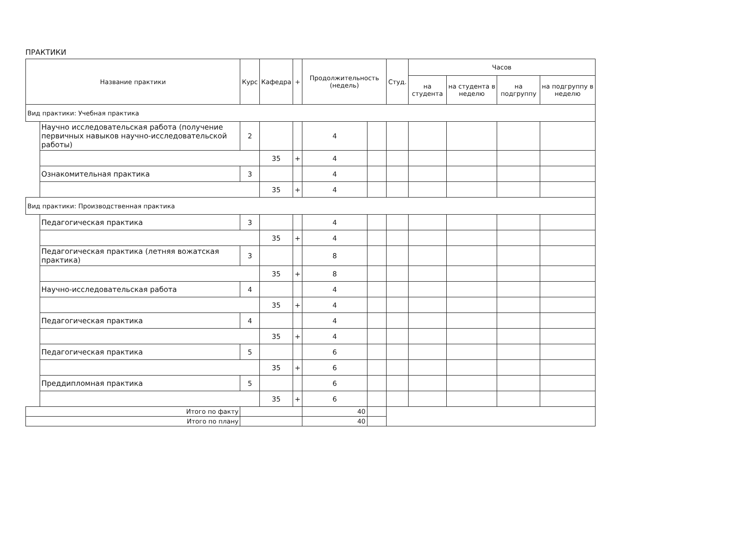ПРАКТИКИ
| Название практики | | Курс | Кафедра | + | Продолжительность (недель) | | Студ. | Часов | | | |
| --- | --- | --- | --- | --- | --- | --- | --- | --- | --- | --- | --- |
| | | | | | | | | на студента | на студента в неделю | на подгруппу | на подгруппу в неделю |
| Вид практики: Учебная практика | | | | | | | | | | | |
| | Научно исследовательская работа (получение первичных навыков научно-исследовательской работы) | 2 | | | 4 | | | | | | |
| | | | 35 | + | 4 | | | | | | |
| | Ознакомительная практика | 3 | | | 4 | | | | | | |
| | | | 35 | + | 4 | | | | | | |
| Вид практики: Производственная практика | | | | | | | | | | | |
| | Педагогическая практика | 3 | | | 4 | | | | | | |
| | | | 35 | + | 4 | | | | | | |
| | Педагогическая практика (летняя вожатская практика) | 3 | | | 8 | | | | | | |
| | | | 35 | + | 8 | | | | | | |
| | Научно-исследовательская работа | 4 | | | 4 | | | | | | |
| | | | 35 | + | 4 | | | | | | |
| | Педагогическая практика | 4 | | | 4 | | | | | | |
| | | | 35 | + | 4 | | | | | | |
| | Педагогическая практика | 5 | | | 6 | | | | | | |
| | | | 35 | + | 6 | | | | | | |
| | Преддипломная практика | 5 | | | 6 | | | | | | |
| | | | 35 | + | 6 | | | | | | |
| Итого по факту | | | | | 40 | | | | | | |
| Итого по плану | | | | | 40 | | | | | | |